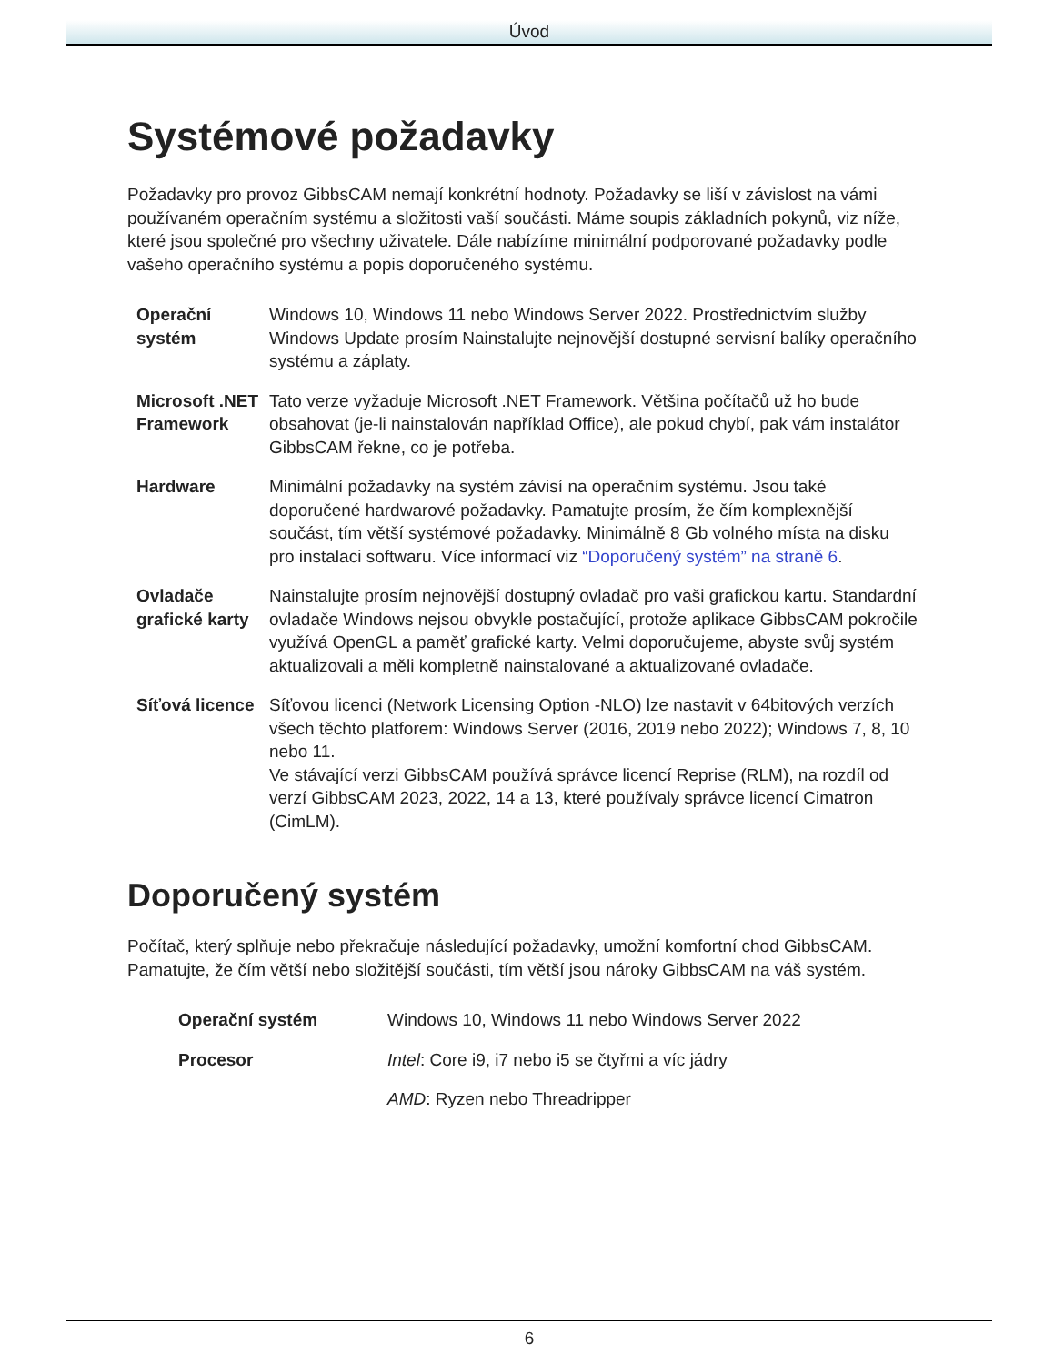Úvod
Systémové požadavky
Požadavky pro provoz GibbsCAM nemají konkrétní hodnoty. Požadavky se liší v závislost na vámi používaném operačním systému a složitosti vaší součásti. Máme soupis základních pokynů, viz níže, které jsou společné pro všechny uživatele. Dále nabízíme minimální podporované požadavky podle vašeho operačního systému a popis doporučeného systému.
| Operační systém | Windows 10, Windows 11 nebo Windows Server 2022. Prostřednictvím služby Windows Update prosím Nainstalujte nejnovější dostupné servisní balíky operačního systému a záplaty. |
| Microsoft .NET Framework | Tato verze vyžaduje Microsoft .NET Framework. Většina počítačů už ho bude obsahovat (je-li nainstalován například Office), ale pokud chybí, pak vám instalátor GibbsCAM řekne, co je potřeba. |
| Hardware | Minimální požadavky na systém závisí na operačním systému. Jsou také doporučené hardwarové požadavky. Pamatujte prosím, že čím komplexnější součást, tím větší systémové požadavky. Minimálně 8 Gb volného místa na disku pro instalaci softwaru. Více informací viz “Doporučený systém” na straně 6 . |
| Ovladače grafické karty | Nainstalujte prosím nejnovější dostupný ovladač pro vaši grafickou kartu. Standardní ovladače Windows nejsou obvykle postačující, protože aplikace GibbsCAM pokročile využívá OpenGL a paměť grafické karty. Velmi doporučujeme, abyste svůj systém aktualizovali a měli kompletně nainstalované a aktualizované ovladače. |
| Síťová licence | Síťovou licenci (Network Licensing Option -NLO) lze nastavit v 64bitových verzích všech těchto platforem: Windows Server (2016, 2019 nebo 2022); Windows 7, 8, 10 nebo 11. Ve stávající verzi GibbsCAM používá správce licencí Reprise (RLM), na rozdíl od verzí GibbsCAM 2023, 2022, 14 a 13, které používaly správce licencí Cimatron (CimLM). |
Doporučený systém
Počítač, který splňuje nebo překračuje následující požadavky, umožní komfortní chod GibbsCAM. Pamatujte, že čím větší nebo složitější součásti, tím větší jsou nároky GibbsCAM na váš systém.
| Operační systém | Windows 10, Windows 11 nebo Windows Server 2022 |
| Procesor | Intel : Core i9, i7 nebo i5 se čtyřmi a víc jádry |
| | AMD : Ryzen nebo Threadripper |
6